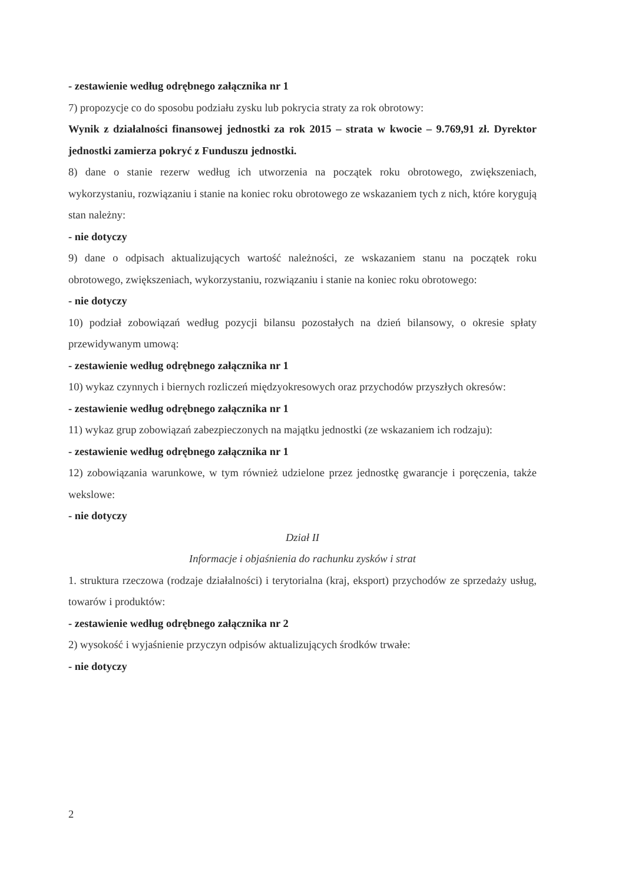- zestawienie według odrębnego załącznika nr 1
7) propozycje co do sposobu podziału zysku lub pokrycia straty za rok obrotowy:
Wynik z działalności finansowej jednostki za rok 2015 – strata w kwocie – 9.769,91 zł. Dyrektor jednostki zamierza pokryć z Funduszu jednostki.
8) dane o stanie rezerw według ich utworzenia na początek roku obrotowego, zwiększeniach, wykorzystaniu, rozwiązaniu i stanie na koniec roku obrotowego ze wskazaniem tych z nich, które korygują stan należny:
- nie dotyczy
9) dane o odpisach aktualizujących wartość należności, ze wskazaniem stanu na początek roku obrotowego, zwiększeniach, wykorzystaniu, rozwiązaniu i stanie na koniec roku obrotowego:
- nie dotyczy
10) podział zobowiązań według pozycji bilansu pozostałych na dzień bilansowy, o okresie spłaty przewidywanym umową:
- zestawienie według odrębnego załącznika nr 1
10) wykaz czynnych i biernych rozliczeń międzyokresowych oraz przychodów przyszłych okresów:
- zestawienie według odrębnego załącznika nr 1
11) wykaz grup zobowiązań zabezpieczonych na majątku jednostki (ze wskazaniem ich rodzaju):
- zestawienie według odrębnego załącznika nr 1
12) zobowiązania warunkowe, w tym również udzielone przez jednostkę gwarancje i poręczenia, także wekslowe:
- nie dotyczy
Dział II
Informacje i objaśnienia do rachunku zysków i strat
1. struktura rzeczowa (rodzaje działalności) i terytorialna (kraj, eksport) przychodów ze sprzedaży usług, towarów i produktów:
- zestawienie według odrębnego załącznika nr 2
2) wysokość i wyjaśnienie przyczyn odpisów aktualizujących środków trwałe:
- nie dotyczy
2